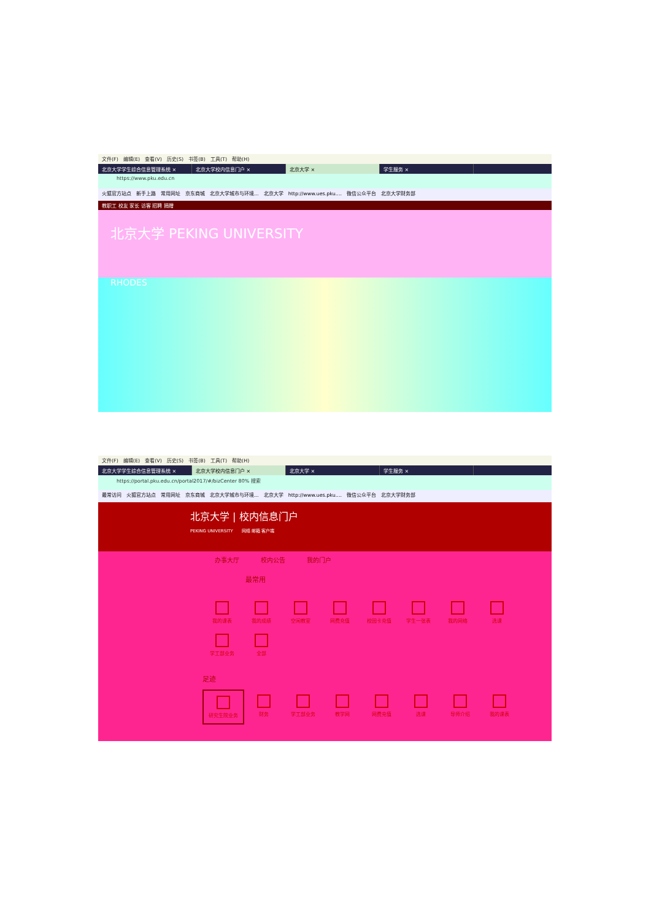文件(F) 编辑(E) 查看(V) 历史(S) 书签(B) 工具(T) 帮助(H)
北京大学学生综合信息管理系统 × 北京大学校内信息门户 × 北京大学 × 学生服务 ×
https://www.pku.edu.cn
火狐官方站点 新手上路 常用网址 京东商城 北京大学城市与环境... 北京大学 http://www.ues.pku.... 微信公众平台 北京大学财务部
教职工 校友 家长 访客 招聘 捐赠
北京大学 PEKING UNIVERSITY
RHODES
文件(F) 编辑(E) 查看(V) 历史(S) 书签(B) 工具(T) 帮助(H)
北京大学学生综合信息管理系统 × 北京大学校内信息门户 × 北京大学 × 学生服务 ×
https://portal.pku.edu.cn/portal2017/#/bizCenter 80% 搜索
最常访问 火狐官方站点 常用网址 京东商城 北京大学城市与环境... 北京大学 http://www.ues.pku.... 微信公众平台 北京大学财务部
北京大学 | 校内信息门户
PEKING UNIVERSITY　　网络 邮箱 客户端
办事大厅 校内公告 我的门户
最常用
我的课表
我的成绩
空闲教室
网费充值
校园卡充值
学生一张表
我的网络
选课
学工部业务
全部
足迹
研究生院业务
财务
学工部业务
教学网
网费充值
选课
导师介绍
我的课表